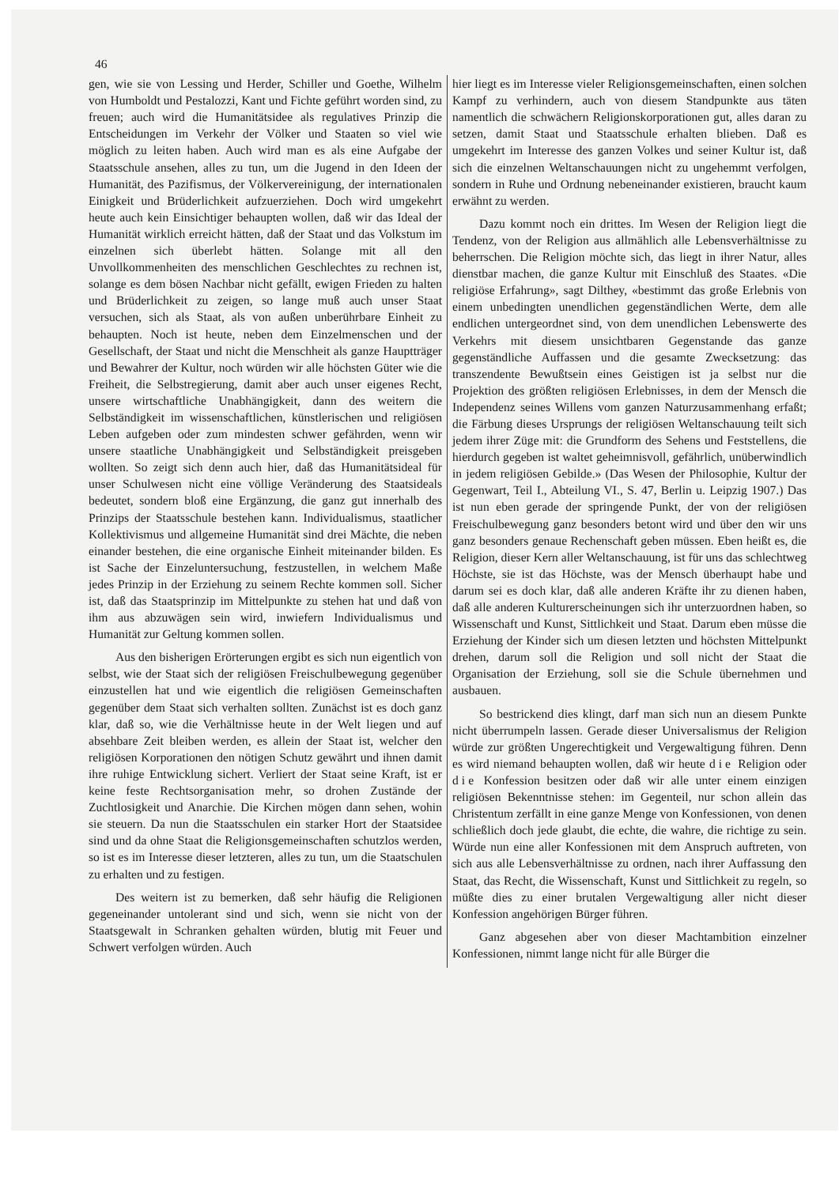46
gen, wie sie von Lessing und Herder, Schiller und Goethe, Wilhelm von Humboldt und Pestalozzi, Kant und Fichte geführt worden sind, zu freuen; auch wird die Humanitätsidee als regulatives Prinzip die Entscheidungen im Verkehr der Völker und Staaten so viel wie möglich zu leiten haben. Auch wird man es als eine Aufgabe der Staatsschule ansehen, alles zu tun, um die Jugend in den Ideen der Humanität, des Pazifismus, der Völkervereinigung, der internationalen Einigkeit und Brüderlichkeit aufzuerziehen. Doch wird umgekehrt heute auch kein Einsichtiger behaupten wollen, daß wir das Ideal der Humanität wirklich erreicht hätten, daß der Staat und das Volkstum im einzelnen sich überlebt hätten. Solange mit all den Unvollkommenheiten des menschlichen Geschlechtes zu rechnen ist, solange es dem bösen Nachbar nicht gefällt, ewigen Frieden zu halten und Brüderlichkeit zu zeigen, so lange muß auch unser Staat versuchen, sich als Staat, als von außen unberührbare Einheit zu behaupten. Noch ist heute, neben dem Einzelmenschen und der Gesellschaft, der Staat und nicht die Menschheit als ganze Hauptträger und Bewahrer der Kultur, noch würden wir alle höchsten Güter wie die Freiheit, die Selbstregierung, damit aber auch unser eigenes Recht, unsere wirtschaftliche Unabhängigkeit, dann des weitern die Selbständigkeit im wissenschaftlichen, künstlerischen und religiösen Leben aufgeben oder zum mindesten schwer gefährden, wenn wir unsere staatliche Unabhängigkeit und Selbständigkeit preisgeben wollten. So zeigt sich denn auch hier, daß das Humanitätsideal für unser Schulwesen nicht eine völlige Veränderung des Staatsideals bedeutet, sondern bloß eine Ergänzung, die ganz gut innerhalb des Prinzips der Staatsschule bestehen kann. Individualismus, staatlicher Kollektivismus und allgemeine Humanität sind drei Mächte, die neben einander bestehen, die eine organische Einheit miteinander bilden. Es ist Sache der Einzeluntersuchung, festzustellen, in welchem Maße jedes Prinzip in der Erziehung zu seinem Rechte kommen soll. Sicher ist, daß das Staatsprinzip im Mittelpunkte zu stehen hat und daß von ihm aus abzuwägen sein wird, inwiefern Individualismus und Humanität zur Geltung kommen sollen.
Aus den bisherigen Erörterungen ergibt es sich nun eigentlich von selbst, wie der Staat sich der religiösen Freischulbewegung gegenüber einzustellen hat und wie eigentlich die religiösen Gemeinschaften gegenüber dem Staat sich verhalten sollten. Zunächst ist es doch ganz klar, daß so, wie die Verhältnisse heute in der Welt liegen und auf absehbare Zeit bleiben werden, es allein der Staat ist, welcher den religiösen Korporationen den nötigen Schutz gewährt und ihnen damit ihre ruhige Entwicklung sichert. Verliert der Staat seine Kraft, ist er keine feste Rechtsorganisation mehr, so drohen Zustände der Zuchtlosigkeit und Anarchie. Die Kirchen mögen dann sehen, wohin sie steuern. Da nun die Staatsschulen ein starker Hort der Staatsidee sind und da ohne Staat die Religionsgemeinschaften schutzlos werden, so ist es im Interesse dieser letzteren, alles zu tun, um die Staatschulen zu erhalten und zu festigen.
Des weitern ist zu bemerken, daß sehr häufig die Religionen gegeneinander untolerant sind und sich, wenn sie nicht von der Staatsgewalt in Schranken gehalten würden, blutig mit Feuer und Schwert verfolgen würden. Auch
hier liegt es im Interesse vieler Religionsgemeinschaften, einen solchen Kampf zu verhindern, auch von diesem Standpunkte aus täten namentlich die schwächern Religionskorporationen gut, alles daran zu setzen, damit Staat und Staatsschule erhalten blieben. Daß es umgekehrt im Interesse des ganzen Volkes und seiner Kultur ist, daß sich die einzelnen Weltanschauungen nicht zu ungehemmt verfolgen, sondern in Ruhe und Ordnung nebeneinander existieren, braucht kaum erwähnt zu werden.
Dazu kommt noch ein drittes. Im Wesen der Religion liegt die Tendenz, von der Religion aus allmählich alle Lebensverhältnisse zu beherrschen. Die Religion möchte sich, das liegt in ihrer Natur, alles dienstbar machen, die ganze Kultur mit Einschluß des Staates. «Die religiöse Erfahrung», sagt Dilthey, «bestimmt das große Erlebnis von einem unbedingten unendlichen gegenständlichen Werte, dem alle endlichen untergeordnet sind, von dem unendlichen Lebenswerte des Verkehrs mit diesem unsichtbaren Gegenstande das ganze gegenständliche Auffassen und die gesamte Zwecksetzung: das transzendente Bewußtsein eines Geistigen ist ja selbst nur die Projektion des größten religiösen Erlebnisses, in dem der Mensch die Independenz seines Willens vom ganzen Naturzusammenhang erfaßt; die Färbung dieses Ursprungs der religiösen Weltanschauung teilt sich jedem ihrer Züge mit: die Grundform des Sehens und Feststellens, die hierdurch gegeben ist waltet geheimnisvoll, gefährlich, unüberwindlich in jedem religiösen Gebilde.» (Das Wesen der Philosophie, Kultur der Gegenwart, Teil I., Abteilung VI., S. 47, Berlin u. Leipzig 1907.) Das ist nun eben gerade der springende Punkt, der von der religiösen Freischulbewegung ganz besonders betont wird und über den wir uns ganz besonders genaue Rechenschaft geben müssen. Eben heißt es, die Religion, dieser Kern aller Weltanschauung, ist für uns das schlechtweg Höchste, sie ist das Höchste, was der Mensch überhaupt habe und darum sei es doch klar, daß alle anderen Kräfte ihr zu dienen haben, daß alle anderen Kulturerscheinungen sich ihr unterzuordnen haben, so Wissenschaft und Kunst, Sittlichkeit und Staat. Darum eben müsse die Erziehung der Kinder sich um diesen letzten und höchsten Mittelpunkt drehen, darum soll die Religion und soll nicht der Staat die Organisation der Erziehung, soll sie die Schule übernehmen und ausbauen.
So bestrickend dies klingt, darf man sich nun an diesem Punkte nicht überrumpeln lassen. Gerade dieser Universalismus der Religion würde zur größten Ungerechtigkeit und Vergewaltigung führen. Denn es wird niemand behaupten wollen, daß wir heute die Religion oder die Konfession besitzen oder daß wir alle unter einem einzigen religiösen Bekenntnisse stehen: im Gegenteil, nur schon allein das Christentum zerfällt in eine ganze Menge von Konfessionen, von denen schließlich doch jede glaubt, die echte, die wahre, die richtige zu sein. Würde nun eine aller Konfessionen mit dem Anspruch auftreten, von sich aus alle Lebensverhältnisse zu ordnen, nach ihrer Auffassung den Staat, das Recht, die Wissenschaft, Kunst und Sittlichkeit zu regeln, so müßte dies zu einer brutalen Vergewaltigung aller nicht dieser Konfession angehörigen Bürger führen.
Ganz abgesehen aber von dieser Machtambition einzelner Konfessionen, nimmt lange nicht für alle Bürger die